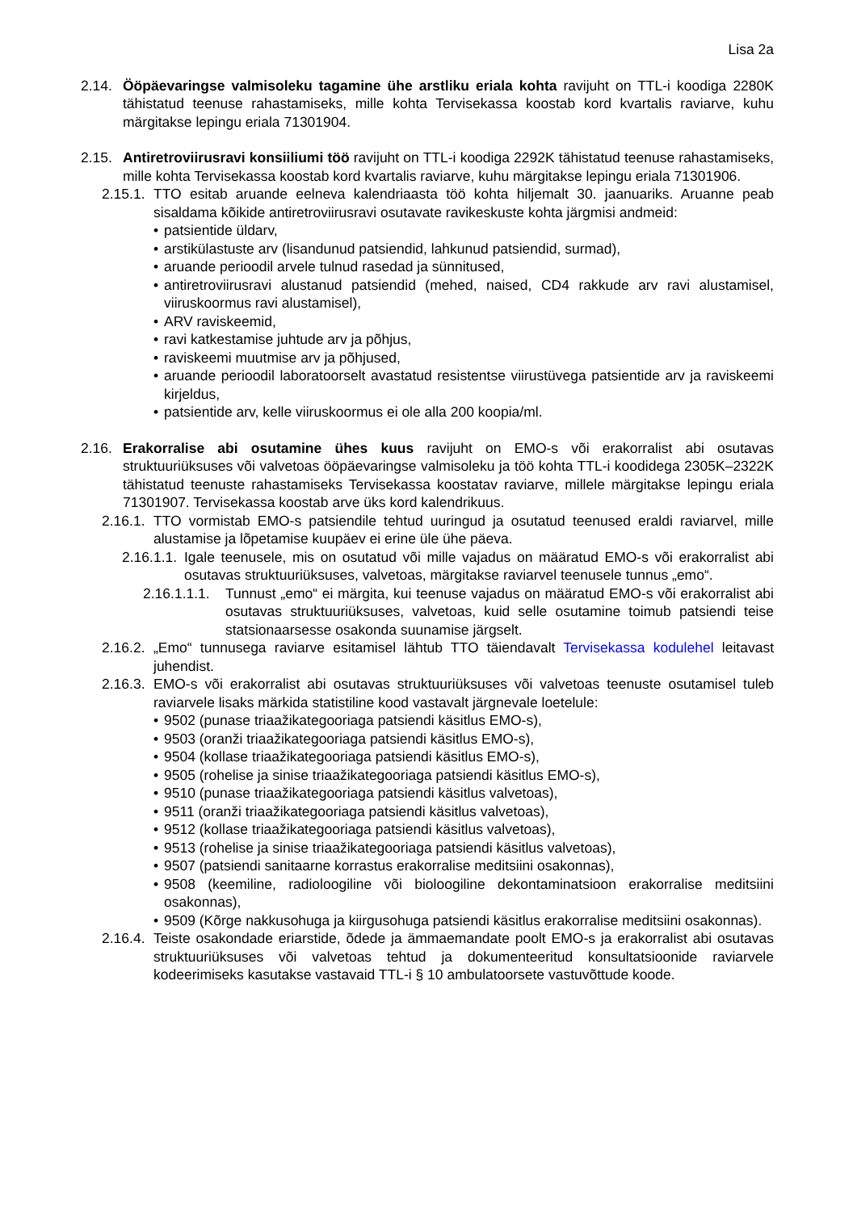Lisa 2a
2.14.
Ööpäevaringse valmisoleku tagamine ühe arstliku eriala kohta ravijuht on TTL-i koodiga 2280K tähistatud teenuse rahastamiseks, mille kohta Tervisekassa koostab kord kvartalis raviarve, kuhu märgitakse lepingu eriala 71301904.
2.15.
Antiretroviirusravi konsiiliumi töö ravijuht on TTL-i koodiga 2292K tähistatud teenuse rahastamiseks, mille kohta Tervisekassa koostab kord kvartalis raviarve, kuhu märgitakse lepingu eriala 71301906.
2.15.1.
TTO esitab aruande eelneva kalendriaasta töö kohta hiljemalt 30. jaanuariks. Aruanne peab sisaldama kõikide antiretroviirusravi osutavate ravikeskuste kohta järgmisi andmeid:
• patsientide üldarv,
• arstikülastuste arv (lisandunud patsiendid, lahkunud patsiendid, surmad),
• aruande perioodil arvele tulnud rasedad ja sünnitused,
• antiretroviirusravi alustanud patsiendid (mehed, naised, CD4 rakkude arv ravi alustamisel, viiruskoormus ravi alustamisel),
• ARV raviskeemid,
• ravi katkestamise juhtude arv ja põhjus,
• raviskeemi muutmise arv ja põhjused,
• aruande perioodil laboratoorselt avastatud resistentse viirustüvega patsientide arv ja raviskeemi kirjeldus,
• patsientide arv, kelle viiruskoormus ei ole alla 200 koopia/ml.
2.16.
Erakorralise abi osutamine ühes kuus ravijuht on EMO-s või erakorralist abi osutavas struktuuriüksuses või valvetoas ööpäevaringse valmisoleku ja töö kohta TTL-i koodidega 2305K–2322K tähistatud teenuste rahastamiseks Tervisekassa koostatav raviarve, millele märgitakse lepingu eriala 71301907. Tervisekassa koostab arve üks kord kalendrikuus.
2.16.1.
TTO vormistab EMO-s patsiendile tehtud uuringud ja osutatud teenused eraldi raviarvel, mille alustamise ja lõpetamise kuupäev ei erine üle ühe päeva.
2.16.1.1.
Igale teenusele, mis on osutatud või mille vajadus on määratud EMO-s või erakorralist abi osutavas struktuuriüksuses, valvetoas, märgitakse raviarvel teenusele tunnus „emo“.
2.16.1.1.1.
Tunnust „emo“ ei märgita, kui teenuse vajadus on määratud EMO-s või erakorralist abi osutavas struktuuriüksuses, valvetoas, kuid selle osutamine toimub patsiendi teise statsionaarsesse osakonda suunamise järgselt.
2.16.2.
„Emo“ tunnusega raviarve esitamisel lähtub TTO täiendavalt Tervisekassa kodulehel leitavast juhendist.
2.16.3.
EMO-s või erakorralist abi osutavas struktuuriüksuses või valvetoas teenuste osutamisel tuleb raviarvele lisaks märkida statistiline kood vastavalt järgnevale loetelule:
• 9502 (punase triaažikategooriaga patsiendi käsitlus EMO-s),
• 9503 (oranži triaažikategooriaga patsiendi käsitlus EMO-s),
• 9504 (kollase triaažikategooriaga patsiendi käsitlus EMO-s),
• 9505 (rohelise ja sinise triaažikategooriaga patsiendi käsitlus EMO-s),
• 9510 (punase triaažikategooriaga patsiendi käsitlus valvetoas),
• 9511 (oranži triaažikategooriaga patsiendi käsitlus valvetoas),
• 9512 (kollase triaažikategooriaga patsiendi käsitlus valvetoas),
• 9513 (rohelise ja sinise triaažikategooriaga patsiendi käsitlus valvetoas),
• 9507 (patsiendi sanitaarne korrastus erakorralise meditsiini osakonnas),
• 9508 (keemiline, radioloogiline või bioloogiline dekontaminatsioon erakorralise meditsiini osakonnas),
• 9509 (Kõrge nakkusohuga ja kiirgusohuga patsiendi käsitlus erakorralise meditsiini osakonnas).
2.16.4.
Teiste osakondade eriarstide, õdede ja ämmaemandate poolt EMO-s ja erakorralist abi osutavas struktuuriüksuses või valvetoas tehtud ja dokumenteeritud konsultatsioonide raviarvele kodeerimiseks kasutakse vastavaid TTL-i § 10 ambulatoorsete vastuvõttude koode.